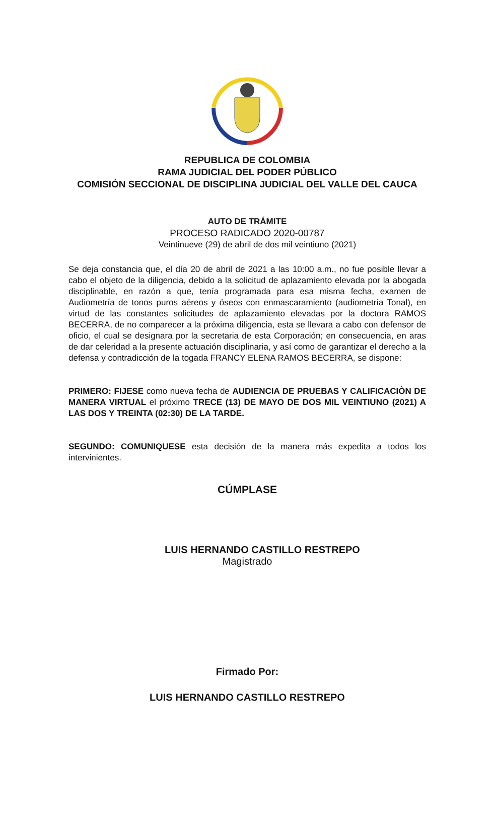REPUBLICA DE COLOMBIA
RAMA JUDICIAL DEL PODER PÚBLICO
COMISIÓN SECCIONAL DE DISCIPLINA JUDICIAL DEL VALLE DEL CAUCA
AUTO DE TRÁMITE
PROCESO RADICADO 2020-00787
Veintinueve (29) de abril de dos mil veintiuno (2021)
Se deja constancia que, el día 20 de abril de 2021 a las 10:00 a.m., no fue posible llevar a cabo el objeto de la diligencia, debido a la solicitud de aplazamiento elevada por la abogada disciplinable, en razón a que, tenía programada para esa misma fecha, examen de Audiometría de tonos puros aéreos y óseos con enmascaramiento (audiometría Tonal), en virtud de las constantes solicitudes de aplazamiento elevadas por la doctora RAMOS BECERRA, de no comparecer a la próxima diligencia, esta se llevara a cabo con defensor de oficio, el cual se designara por la secretaria de esta Corporación; en consecuencia, en aras de dar celeridad a la presente actuación disciplinaria, y así como de garantizar el derecho a la defensa y contradicción de la togada FRANCY ELENA RAMOS BECERRA, se dispone:
PRIMERO: FIJESE como nueva fecha de AUDIENCIA DE PRUEBAS Y CALIFICACIÒN DE MANERA VIRTUAL el próximo TRECE (13) DE MAYO DE DOS MIL VEINTIUNO (2021) A LAS DOS Y TREINTA (02:30) DE LA TARDE.
SEGUNDO: COMUNIQUESE esta decisión de la manera más expedita a todos los intervinientes.
CÚMPLASE
LUIS HERNANDO CASTILLO RESTREPO
Magistrado
Firmado Por:
LUIS HERNANDO CASTILLO RESTREPO